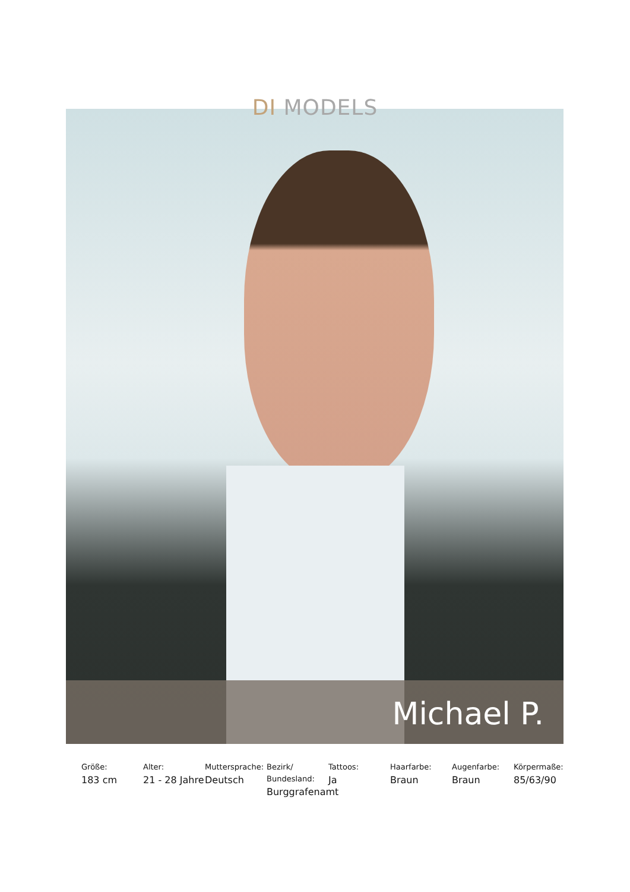DI MODELS
Michael P.
Größe:
183 cm
Alter:
21 - 28 Jahre
Muttersprache:
Deutsch
Bezirk/ Bundesland:
Burggrafenamt
Tattoos:
Ja
Haarfarbe:
Braun
Augenfarbe:
Braun
Körpermaße:
85/63/90